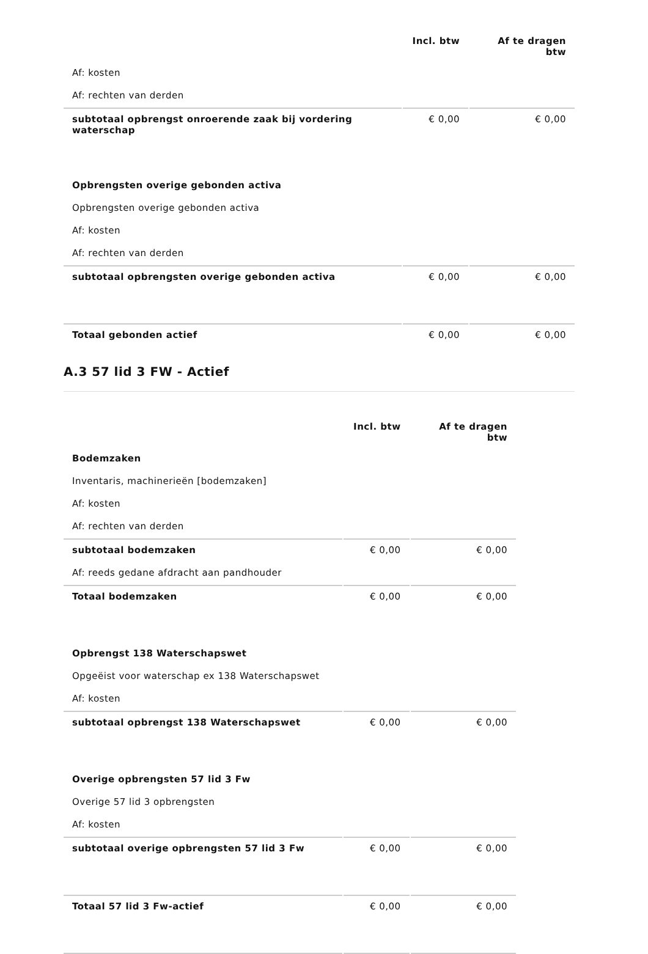| | Incl. btw | Af te dragen btw |
| --- | --- | --- |
| Af: kosten | | |
| Af: rechten van derden | | |
| subtotaal opbrengst onroerende zaak bij vordering waterschap | € 0,00 | € 0,00 |
| Opbrengsten overige gebonden activa | | |
| Opbrengsten overige gebonden activa | | |
| Af: kosten | | |
| Af: rechten van derden | | |
| subtotaal opbrengsten overige gebonden activa | € 0,00 | € 0,00 |
| Totaal gebonden actief | € 0,00 | € 0,00 |
A.3 57 lid 3 FW - Actief
| | Incl. btw | Af te dragen btw |
| --- | --- | --- |
| Bodemzaken | | |
| Inventaris, machinerieën [bodemzaken] | | |
| Af: kosten | | |
| Af: rechten van derden | | |
| subtotaal bodemzaken | € 0,00 | € 0,00 |
| Af: reeds gedane afdracht aan pandhouder | | |
| Totaal bodemzaken | € 0,00 | € 0,00 |
| Opbrengst 138 Waterschapswet | | |
| Opgeëist voor waterschap ex 138 Waterschapswet | | |
| Af: kosten | | |
| subtotaal opbrengst 138 Waterschapswet | € 0,00 | € 0,00 |
| Overige opbrengsten 57 lid 3 Fw | | |
| Overige 57 lid 3 opbrengsten | | |
| Af: kosten | | |
| subtotaal overige opbrengsten 57 lid 3 Fw | € 0,00 | € 0,00 |
| Totaal 57 lid 3 Fw-actief | € 0,00 | € 0,00 |